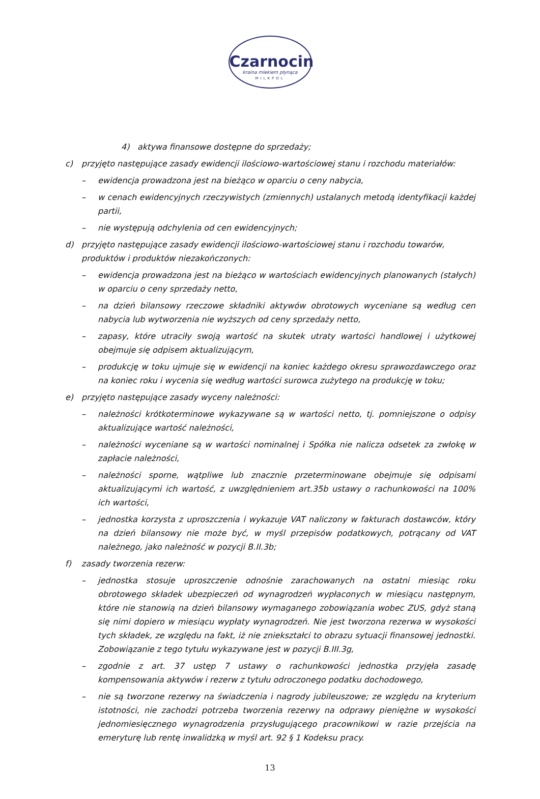Czarnocin
kraina mlekiem płynąca
MILKPOL
4) aktywa finansowe dostępne do sprzedaży;
c) przyjęto następujące zasady ewidencji ilościowo-wartościowej stanu i rozchodu materiałów:
– ewidencja prowadzona jest na bieżąco w oparciu o ceny nabycia,
– w cenach ewidencyjnych rzeczywistych (zmiennych) ustalanych metodą identyfikacji każdej partii,
– nie występują odchylenia od cen ewidencyjnych;
d) przyjęto następujące zasady ewidencji ilościowo-wartościowej stanu i rozchodu towarów, produktów i produktów niezakończonych:
– ewidencja prowadzona jest na bieżąco w wartościach ewidencyjnych planowanych (stałych) w oparciu o ceny sprzedaży netto,
– na dzień bilansowy rzeczowe składniki aktywów obrotowych wyceniane są według cen nabycia lub wytworzenia nie wyższych od ceny sprzedaży netto,
– zapasy, które utraciły swoją wartość na skutek utraty wartości handlowej i użytkowej obejmuje się odpisem aktualizującym,
– produkcję w toku ujmuje się w ewidencji na koniec każdego okresu sprawozdawczego oraz na koniec roku i wycenia się według wartości surowca zużytego na produkcję w toku;
e) przyjęto następujące zasady wyceny należności:
– należności krótkoterminowe wykazywane są w wartości netto, tj. pomniejszone o odpisy aktualizujące wartość należności,
– należności wyceniane są w wartości nominalnej i Spółka nie nalicza odsetek za zwłokę w zapłacie należności,
– należności sporne, wątpliwe lub znacznie przeterminowane obejmuje się odpisami aktualizującymi ich wartość, z uwzględnieniem art.35b ustawy o rachunkowości na 100% ich wartości,
– jednostka korzysta z uproszczenia i wykazuje VAT naliczony w fakturach dostawców, który na dzień bilansowy nie może być, w myśl przepisów podatkowych, potrącany od VAT należnego, jako należność w pozycji B.II.3b;
f) zasady tworzenia rezerw:
– jednostka stosuje uproszczenie odnośnie zarachowanych na ostatni miesiąc roku obrotowego składek ubezpieczeń od wynagrodzeń wypłaconych w miesiącu następnym, które nie stanowią na dzień bilansowy wymaganego zobowiązania wobec ZUS, gdyż staną się nimi dopiero w miesiącu wypłaty wynagrodzeń. Nie jest tworzona rezerwa w wysokości tych składek, ze względu na fakt, iż nie zniekształci to obrazu sytuacji finansowej jednostki. Zobowiązanie z tego tytułu wykazywane jest w pozycji B.III.3g,
– zgodnie z art. 37 ustęp 7 ustawy o rachunkowości jednostka przyjęła zasadę kompensowania aktywów i rezerw z tytułu odroczonego podatku dochodowego,
– nie są tworzone rezerwy na świadczenia i nagrody jubileuszowe; ze względu na kryterium istotności, nie zachodzi potrzeba tworzenia rezerwy na odprawy pieniężne w wysokości jednomiesięcznego wynagrodzenia przysługującego pracownikowi w razie przejścia na emeryturę lub rentę inwalidzką w myśl art. 92 § 1 Kodeksu pracy.
13